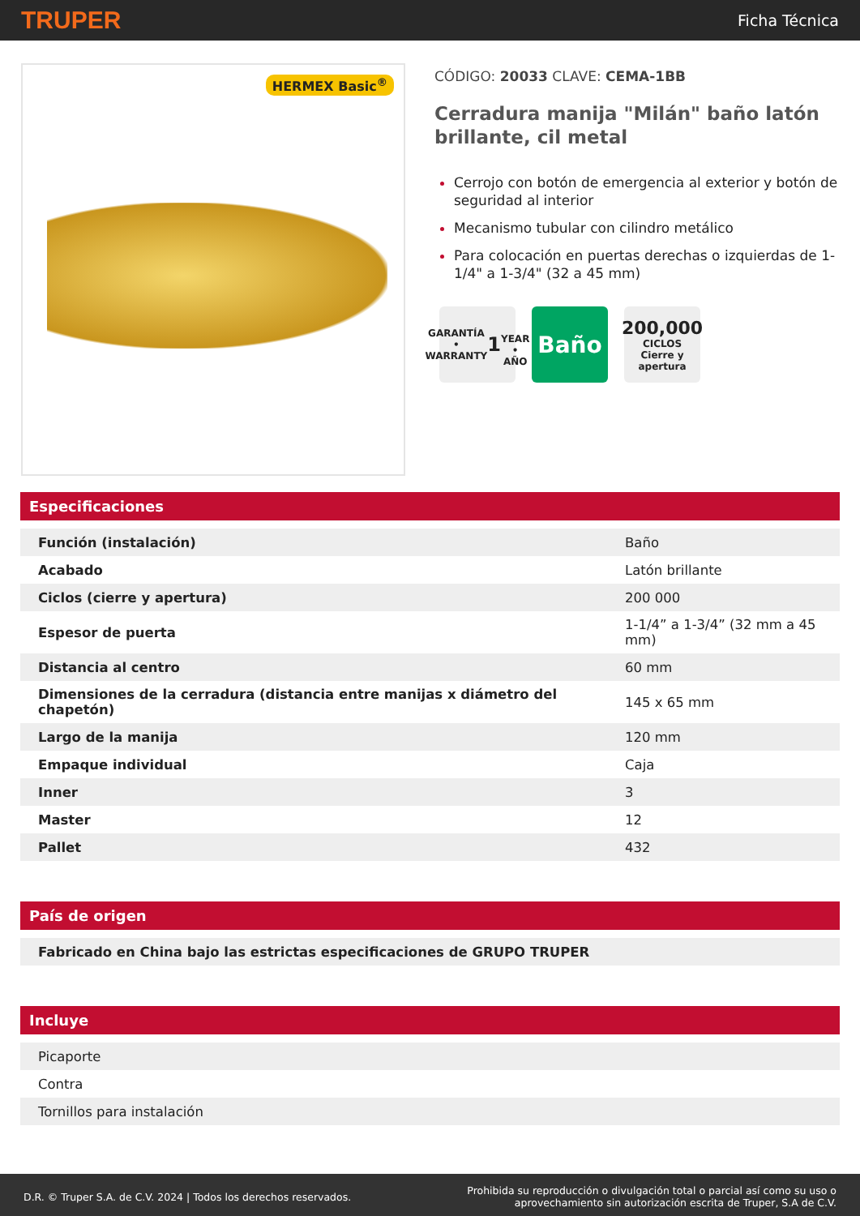TRUPER Ficha Técnica
HERMEX Basic<sup>®</sup>
CÓDIGO: 20033 CLAVE: CEMA-1BB
Cerradura manija "Milán" baño latón brillante, cil metal
Cerrojo con botón de emergencia al exterior y botón de seguridad al interior
Mecanismo tubular con cilindro metálico
Para colocación en puertas derechas o izquierdas de 1-1/4" a 1-3/4" (32 a 45 mm)
GARANTÍA • WARRANTY
1
YEAR • AÑO
Baño
200,000
CICLOS
Cierre y apertura
Especificaciones
| Función (instalación) | Baño |
| Acabado | Latón brillante |
| Ciclos (cierre y apertura) | 200 000 |
| Espesor de puerta | 1-1/4” a 1-3/4” (32 mm a 45 mm) |
| Distancia al centro | 60 mm |
| Dimensiones de la cerradura (distancia entre manijas x diámetro del chapetón) | 145 x 65 mm |
| Largo de la manija | 120 mm |
| Empaque individual | Caja |
| Inner | 3 |
| Master | 12 |
| Pallet | 432 |
País de origen
| Fabricado en China bajo las estrictas especificaciones de GRUPO TRUPER |
Incluye
| Picaporte |
| Contra |
| Tornillos para instalación |
D.R. © Truper S.A. de C.V. 2024 | Todos los derechos reservados. Prohibida su reproducción o divulgación total o parcial así como su uso o
aprovechamiento sin autorización escrita de Truper, S.A de C.V.